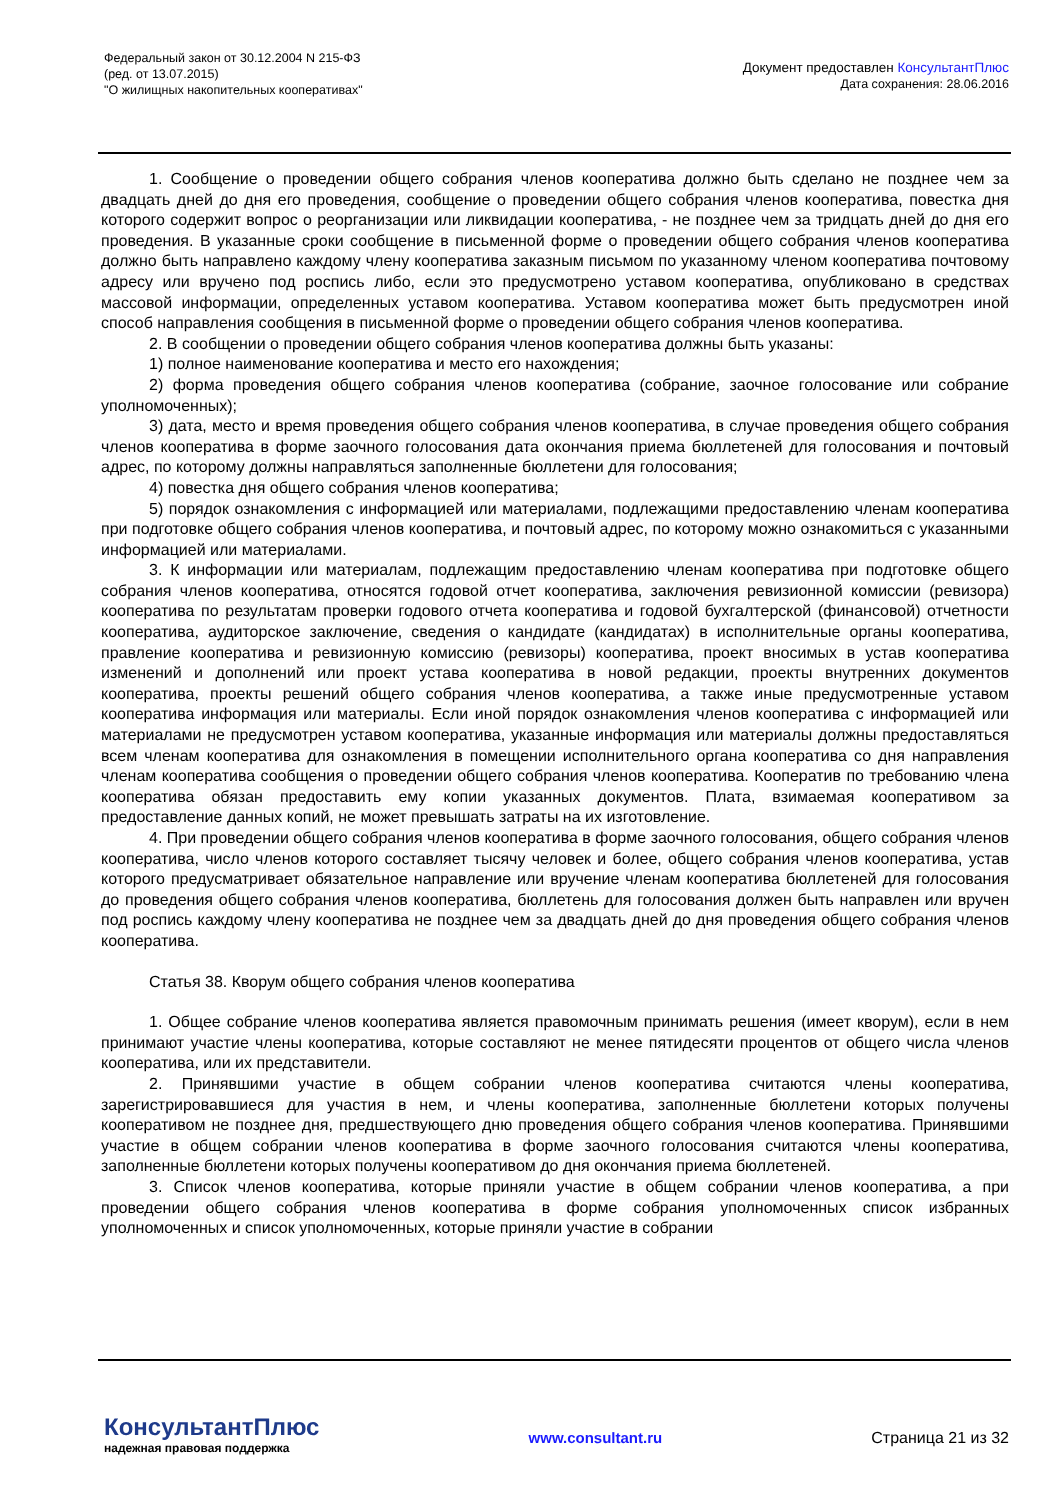Федеральный закон от 30.12.2004 N 215-ФЗ
(ред. от 13.07.2015)
"О жилищных накопительных кооперативах"
Документ предоставлен КонсультантПлюс
Дата сохранения: 28.06.2016
1. Сообщение о проведении общего собрания членов кооператива должно быть сделано не позднее чем за двадцать дней до дня его проведения, сообщение о проведении общего собрания членов кооператива, повестка дня которого содержит вопрос о реорганизации или ликвидации кооператива, - не позднее чем за тридцать дней до дня его проведения. В указанные сроки сообщение в письменной форме о проведении общего собрания членов кооператива должно быть направлено каждому члену кооператива заказным письмом по указанному членом кооператива почтовому адресу или вручено под роспись либо, если это предусмотрено уставом кооператива, опубликовано в средствах массовой информации, определенных уставом кооператива. Уставом кооператива может быть предусмотрен иной способ направления сообщения в письменной форме о проведении общего собрания членов кооператива.
2. В сообщении о проведении общего собрания членов кооператива должны быть указаны:
1) полное наименование кооператива и место его нахождения;
2) форма проведения общего собрания членов кооператива (собрание, заочное голосование или собрание уполномоченных);
3) дата, место и время проведения общего собрания членов кооператива, в случае проведения общего собрания членов кооператива в форме заочного голосования дата окончания приема бюллетеней для голосования и почтовый адрес, по которому должны направляться заполненные бюллетени для голосования;
4) повестка дня общего собрания членов кооператива;
5) порядок ознакомления с информацией или материалами, подлежащими предоставлению членам кооператива при подготовке общего собрания членов кооператива, и почтовый адрес, по которому можно ознакомиться с указанными информацией или материалами.
3. К информации или материалам, подлежащим предоставлению членам кооператива при подготовке общего собрания членов кооператива, относятся годовой отчет кооператива, заключения ревизионной комиссии (ревизора) кооператива по результатам проверки годового отчета кооператива и годовой бухгалтерской (финансовой) отчетности кооператива, аудиторское заключение, сведения о кандидате (кандидатах) в исполнительные органы кооператива, правление кооператива и ревизионную комиссию (ревизоры) кооператива, проект вносимых в устав кооператива изменений и дополнений или проект устава кооператива в новой редакции, проекты внутренних документов кооператива, проекты решений общего собрания членов кооператива, а также иные предусмотренные уставом кооператива информация или материалы. Если иной порядок ознакомления членов кооператива с информацией или материалами не предусмотрен уставом кооператива, указанные информация или материалы должны предоставляться всем членам кооператива для ознакомления в помещении исполнительного органа кооператива со дня направления членам кооператива сообщения о проведении общего собрания членов кооператива. Кооператив по требованию члена кооператива обязан предоставить ему копии указанных документов. Плата, взимаемая кооперативом за предоставление данных копий, не может превышать затраты на их изготовление.
4. При проведении общего собрания членов кооператива в форме заочного голосования, общего собрания членов кооператива, число членов которого составляет тысячу человек и более, общего собрания членов кооператива, устав которого предусматривает обязательное направление или вручение членам кооператива бюллетеней для голосования до проведения общего собрания членов кооператива, бюллетень для голосования должен быть направлен или вручен под роспись каждому члену кооператива не позднее чем за двадцать дней до дня проведения общего собрания членов кооператива.
Статья 38. Кворум общего собрания членов кооператива
1. Общее собрание членов кооператива является правомочным принимать решения (имеет кворум), если в нем принимают участие члены кооператива, которые составляют не менее пятидесяти процентов от общего числа членов кооператива, или их представители.
2. Принявшими участие в общем собрании членов кооператива считаются члены кооператива, зарегистрировавшиеся для участия в нем, и члены кооператива, заполненные бюллетени которых получены кооперативом не позднее дня, предшествующего дню проведения общего собрания членов кооператива. Принявшими участие в общем собрании членов кооператива в форме заочного голосования считаются члены кооператива, заполненные бюллетени которых получены кооперативом до дня окончания приема бюллетеней.
3. Список членов кооператива, которые приняли участие в общем собрании членов кооператива, а при проведении общего собрания членов кооператива в форме собрания уполномоченных список избранных уполномоченных и список уполномоченных, которые приняли участие в собрании
КонсультантПлюс
надежная правовая поддержка
www.consultant.ru Страница 21 из 32